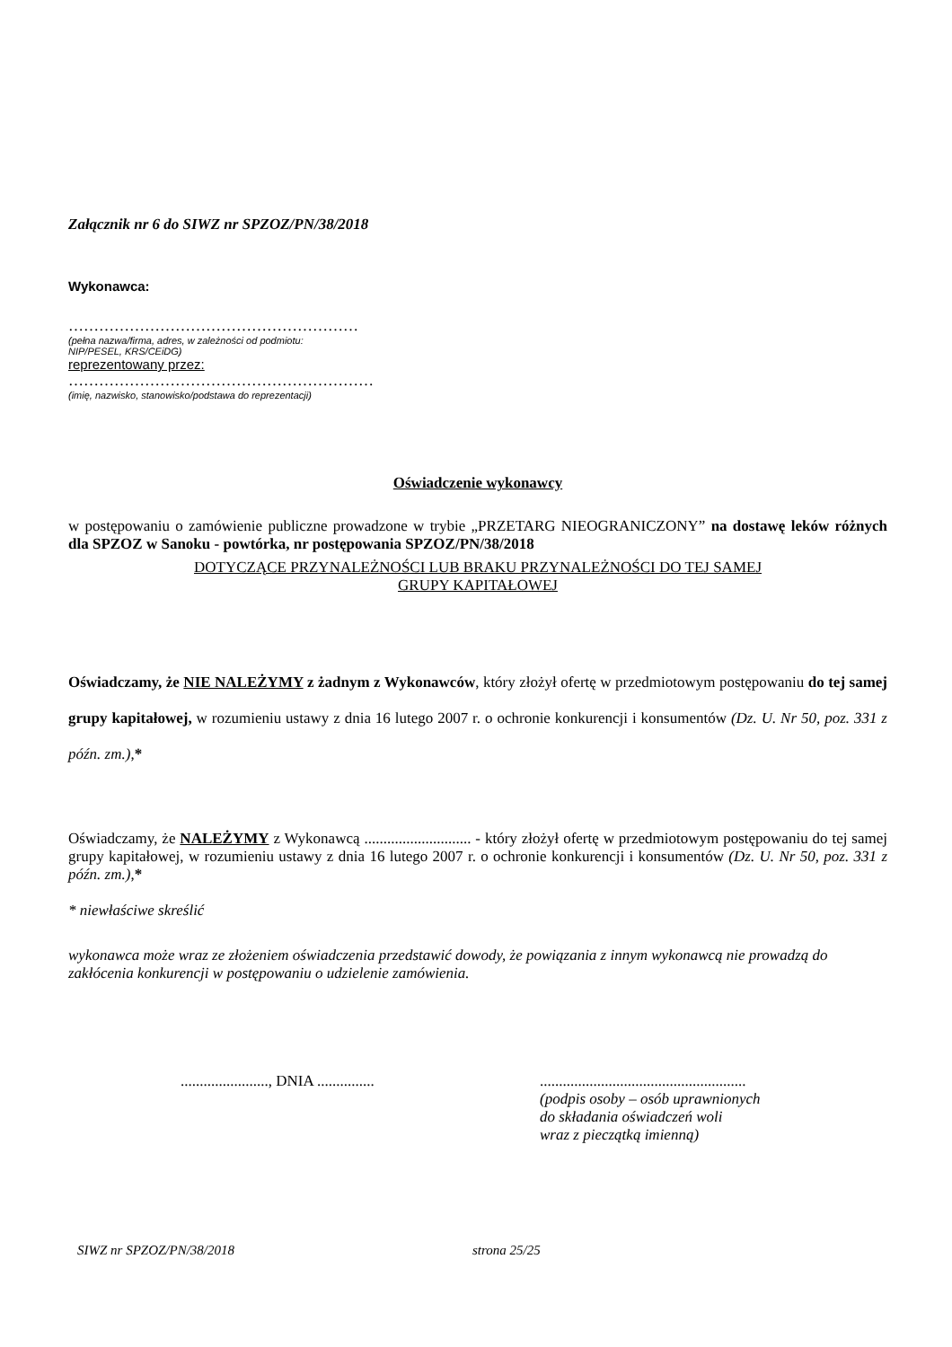Załącznik nr 6 do SIWZ nr SPZOZ/PN/38/2018
Wykonawca:
…………………………………………………
(pełna nazwa/firma, adres, w zależności od podmiotu:
NIP/PESEL, KRS/CEiDG)
reprezentowany przez:
……………………………………………………
(imię, nazwisko, stanowisko/podstawa do reprezentacji)
Oświadczenie wykonawcy
w postępowaniu o zamówienie publiczne prowadzone w trybie „PRZETARG NIEOGRANICZONY” na dostawę leków różnych dla SPZOZ w Sanoku - powtórka, nr postępowania SPZOZ/PN/38/2018
DOTYCZĄCE PRZYNALEŻNOŚCI LUB BRAKU PRZYNALEŻNOŚCI DO TEJ SAMEJ
GRUPY KAPITAŁOWEJ
Oświadczamy, że NIE NALEŻYMY z żadnym z Wykonawców, który złożył ofertę w przedmiotowym postępowaniu do tej samej grupy kapitałowej, w rozumieniu ustawy z dnia 16 lutego 2007 r. o ochronie konkurencji i konsumentów (Dz. U. Nr 50, poz. 331 z późn. zm.),*
Oświadczamy, że NALEŻYMY z Wykonawcą ............................ - który złożył ofertę w przedmiotowym postępowaniu do tej samej grupy kapitałowej, w rozumieniu ustawy z dnia 16 lutego 2007 r. o ochronie konkurencji i konsumentów (Dz. U. Nr 50, poz. 331 z późn. zm.),*
* niewłaściwe skreślić
wykonawca może wraz ze złożeniem oświadczenia przedstawić dowody, że powiązania z innym wykonawcą nie prowadzą do zakłócenia konkurencji w postępowaniu o udzielenie zamówienia.
......................., DNIA ...............
......................................................
(podpis osoby – osób uprawnionych
do składania oświadczeń woli
wraz z pieczątką imienną)
SIWZ nr SPZOZ/PN/38/2018 strona 25/25